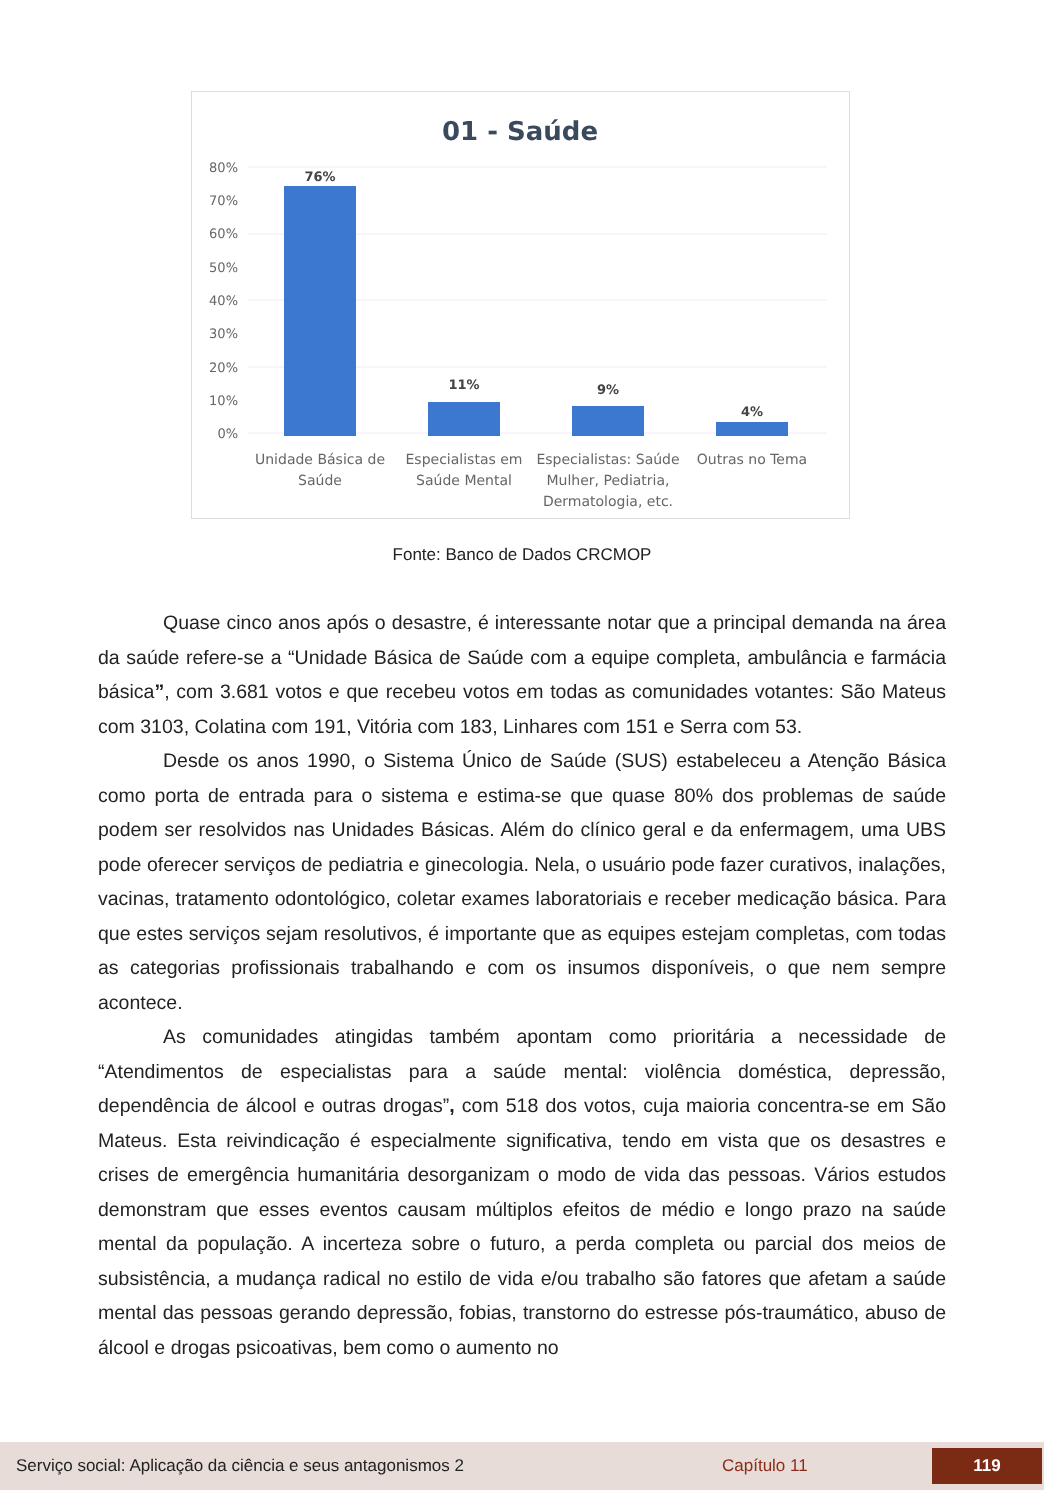01 - Saúde
80%
70%
60%
50%
40%
30%
20%
10%
0%
76%
11%
9%
4%
Unidade Básica de
Saúde
Especialistas em
Saúde Mental
Especialistas: Saúde
Mulher, Pediatria,
Dermatologia, etc.
Outras no Tema
Fonte: Banco de Dados CRCMOP
Quase cinco anos após o desastre, é interessante notar que a principal demanda na área da saúde refere-se a “Unidade Básica de Saúde com a equipe completa, ambulância e farmácia básica”, com 3.681 votos e que recebeu votos em todas as comunidades votantes: São Mateus com 3103, Colatina com 191, Vitória com 183, Linhares com 151 e Serra com 53.
Desde os anos 1990, o Sistema Único de Saúde (SUS) estabeleceu a Atenção Básica como porta de entrada para o sistema e estima-se que quase 80% dos problemas de saúde podem ser resolvidos nas Unidades Básicas. Além do clínico geral e da enfermagem, uma UBS pode oferecer serviços de pediatria e ginecologia. Nela, o usuário pode fazer curativos, inalações, vacinas, tratamento odontológico, coletar exames laboratoriais e receber medicação básica. Para que estes serviços sejam resolutivos, é importante que as equipes estejam completas, com todas as categorias profissionais trabalhando e com os insumos disponíveis, o que nem sempre acontece.
As comunidades atingidas também apontam como prioritária a necessidade de “Atendimentos de especialistas para a saúde mental: violência doméstica, depressão, dependência de álcool e outras drogas”, com 518 dos votos, cuja maioria concentra-se em São Mateus. Esta reivindicação é especialmente significativa, tendo em vista que os desastres e crises de emergência humanitária desorganizam o modo de vida das pessoas. Vários estudos demonstram que esses eventos causam múltiplos efeitos de médio e longo prazo na saúde mental da população. A incerteza sobre o futuro, a perda completa ou parcial dos meios de subsistência, a mudança radical no estilo de vida e/ou trabalho são fatores que afetam a saúde mental das pessoas gerando depressão, fobias, transtorno do estresse pós-traumático, abuso de álcool e drogas psicoativas, bem como o aumento no
Serviço social: Aplicação da ciência e seus antagonismos 2 Capítulo 11
119